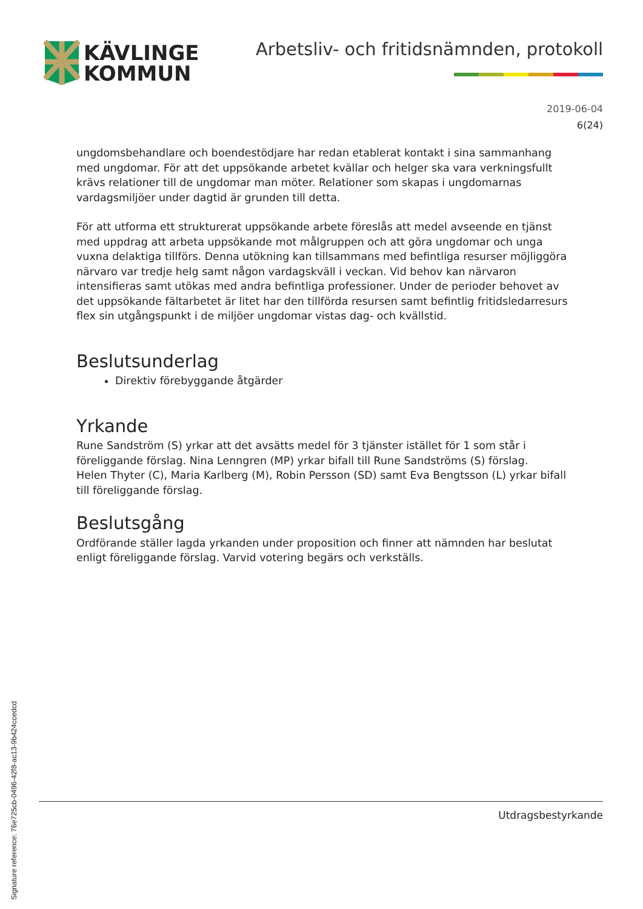KÄVLINGE
KOMMUN
Arbetsliv- och fritidsnämnden, protokoll
2019-06-04
6(24)
ungdomsbehandlare och boendestödjare har redan etablerat kontakt i sina sammanhang med ungdomar. För att det uppsökande arbetet kvällar och helger ska vara verkningsfullt krävs relationer till de ungdomar man möter. Relationer som skapas i ungdomarnas vardagsmiljöer under dagtid är grunden till detta.
För att utforma ett strukturerat uppsökande arbete föreslås att medel avseende en tjänst med uppdrag att arbeta uppsökande mot målgruppen och att göra ungdomar och unga vuxna delaktiga tillförs. Denna utökning kan tillsammans med befintliga resurser möjliggöra närvaro var tredje helg samt någon vardagskväll i veckan. Vid behov kan närvaron intensifieras samt utökas med andra befintliga professioner. Under de perioder behovet av det uppsökande fältarbetet är litet har den tillförda resursen samt befintlig fritidsledarresurs flex sin utgångspunkt i de miljöer ungdomar vistas dag- och kvällstid.
Beslutsunderlag
Direktiv förebyggande åtgärder
Yrkande
Rune Sandström (S) yrkar att det avsätts medel för 3 tjänster istället för 1 som står i föreliggande förslag. Nina Lenngren (MP) yrkar bifall till Rune Sandströms (S) förslag.
Helen Thyter (C), Maria Karlberg (M), Robin Persson (SD) samt Eva Bengtsson (L) yrkar bifall till föreliggande förslag.
Beslutsgång
Ordförande ställer lagda yrkanden under proposition och finner att nämnden har beslutat enligt föreliggande förslag. Varvid votering begärs och verkställs.
Utdragsbestyrkande
Signature reference: 76e725cb-0496-42f8-ac13-9b424ccedcd